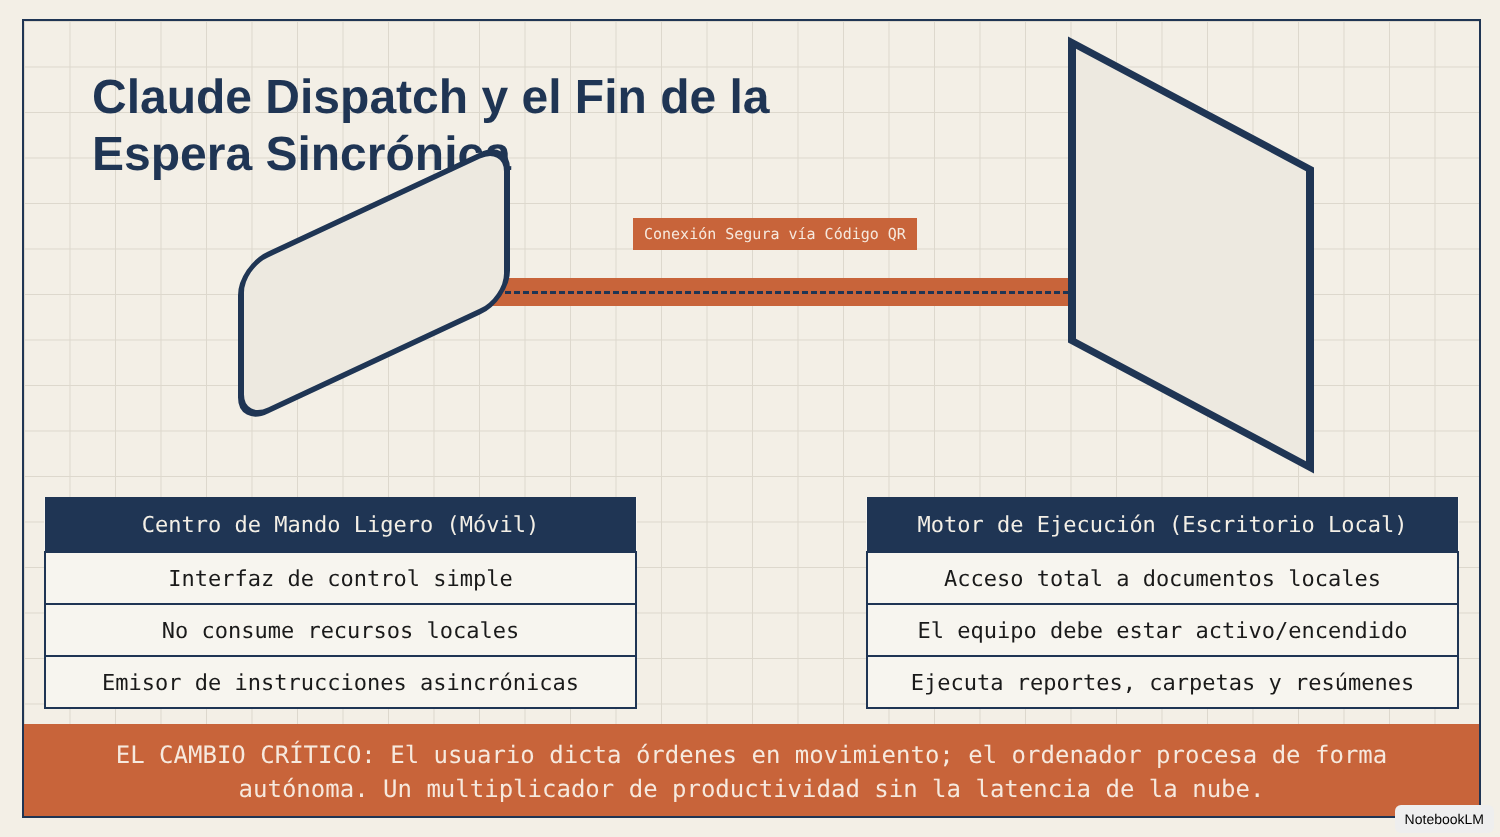Claude Dispatch y el Fin de la
Espera Sincrónica
Conexión Segura vía Código QR
| Centro de Mando Ligero (Móvil) |
| --- |
| Interfaz de control simple |
| No consume recursos locales |
| Emisor de instrucciones asincrónicas |
| Motor de Ejecución (Escritorio Local) |
| --- |
| Acceso total a documentos locales |
| El equipo debe estar activo/encendido |
| Ejecuta reportes, carpetas y resúmenes |
EL CAMBIO CRÍTICO: El usuario dicta órdenes en movimiento; el ordenador procesa de forma
autónoma. Un multiplicador de productividad sin la latencia de la nube.
NotebookLM